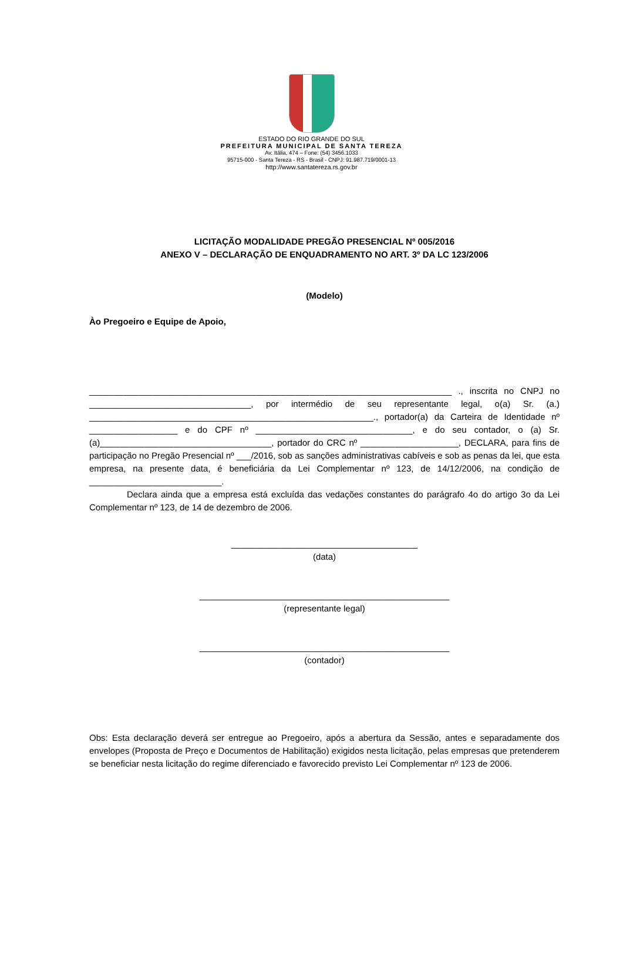ESTADO DO RIO GRANDE DO SUL
PREFEITURA MUNICIPAL DE SANTA TEREZA
Av. Itália, 474 – Fone: (54) 3456.1033
95715-000 - Santa Tereza - RS - Brasil - CNPJ: 91.987.719/0001-13
http://www.santatereza.rs.gov.br
LICITAÇÃO MODALIDADE PREGÃO PRESENCIAL Nº 005/2016
ANEXO V – DECLARAÇÃO DE ENQUADRAMENTO NO ART. 3º DA LC 123/2006
(Modelo)
Ào Pregoeiro e Equipe de Apoio,
__________________________________________________________________________ ., inscrita no CNPJ no _________________________________, por intermédio de seu representante legal, o(a) Sr. (a.) __________________________________________________________., portador(a) da Carteira de Identidade nº __________________ e do CPF nº ________________________________, e do seu contador, o (a) Sr. (a)___________________________________, portador do CRC nº ____________________, DECLARA, para fins de participação no Pregão Presencial nº ___/2016, sob as sanções administrativas cabíveis e sob as penas da lei, que esta empresa, na presente data, é beneficiária da Lei Complementar nº 123, de 14/12/2006, na condição de ___________________________.
Declara ainda que a empresa está excluída das vedações constantes do parágrafo 4o do artigo 3o da Lei Complementar nº 123, de 14 de dezembro de 2006.
______________________________________
(data)
___________________________________________________
(representante legal)
___________________________________________________
(contador)
Obs: Esta declaração deverá ser entregue ao Pregoeiro, após a abertura da Sessão, antes e separadamente dos envelopes (Proposta de Preço e Documentos de Habilitação) exigidos nesta licitação, pelas empresas que pretenderem se beneficiar nesta licitação do regime diferenciado e favorecido previsto Lei Complementar nº 123 de 2006.